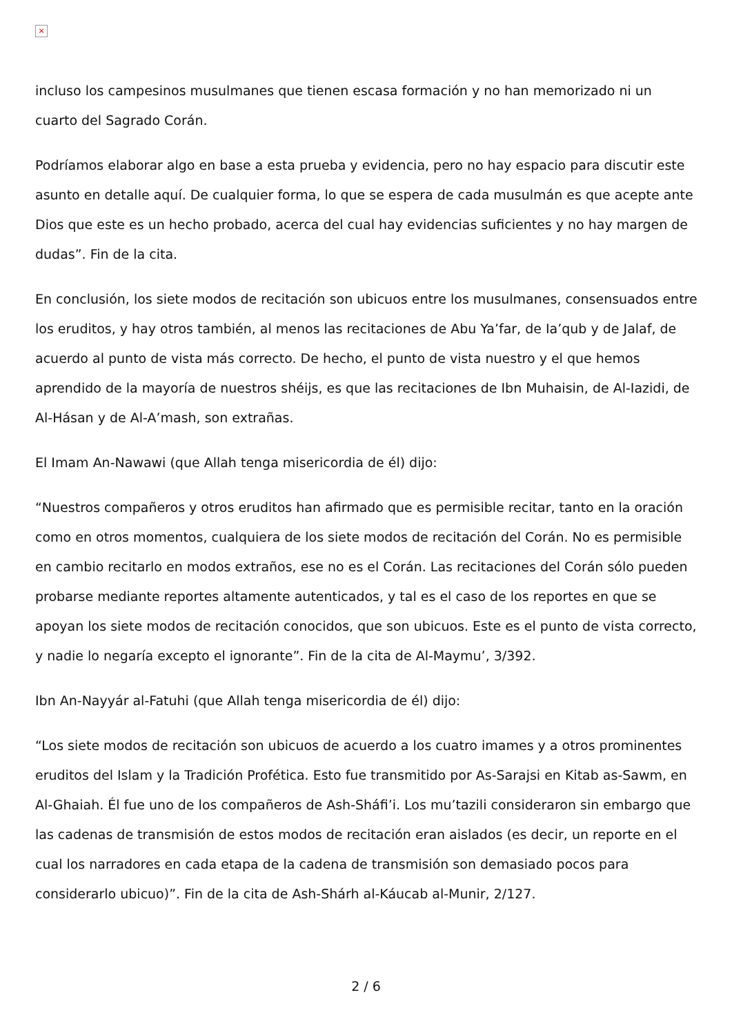×
incluso los campesinos musulmanes que tienen escasa formación y no han memorizado ni un cuarto del Sagrado Corán.
Podríamos elaborar algo en base a esta prueba y evidencia, pero no hay espacio para discutir este asunto en detalle aquí. De cualquier forma, lo que se espera de cada musulmán es que acepte ante Dios que este es un hecho probado, acerca del cual hay evidencias suficientes y no hay margen de dudas”. Fin de la cita.
En conclusión, los siete modos de recitación son ubicuos entre los musulmanes, consensuados entre los eruditos, y hay otros también, al menos las recitaciones de Abu Ya’far, de Ia’qub y de Jalaf, de acuerdo al punto de vista más correcto. De hecho, el punto de vista nuestro y el que hemos aprendido de la mayoría de nuestros shéijs, es que las recitaciones de Ibn Muhaisin, de Al-Iazidi, de Al-Hásan y de Al-A’mash, son extrañas.
El Imam An-Nawawi (que Allah tenga misericordia de él) dijo:
“Nuestros compañeros y otros eruditos han afirmado que es permisible recitar, tanto en la oración como en otros momentos, cualquiera de los siete modos de recitación del Corán. No es permisible en cambio recitarlo en modos extraños, ese no es el Corán. Las recitaciones del Corán sólo pueden probarse mediante reportes altamente autenticados, y tal es el caso de los reportes en que se apoyan los siete modos de recitación conocidos, que son ubicuos. Este es el punto de vista correcto, y nadie lo negaría excepto el ignorante”. Fin de la cita de Al-Maymu’, 3/392.
Ibn An-Nayyár al-Fatuhi (que Allah tenga misericordia de él) dijo:
“Los siete modos de recitación son ubicuos de acuerdo a los cuatro imames y a otros prominentes eruditos del Islam y la Tradición Profética. Esto fue transmitido por As-Sarajsi en Kitab as-Sawm, en Al-Ghaiah. Él fue uno de los compañeros de Ash-Sháfi’i. Los mu’tazili consideraron sin embargo que las cadenas de transmisión de estos modos de recitación eran aislados (es decir, un reporte en el cual los narradores en cada etapa de la cadena de transmisión son demasiado pocos para considerarlo ubicuo)”. Fin de la cita de Ash-Shárh al-Káucab al-Munir, 2/127.
2 / 6